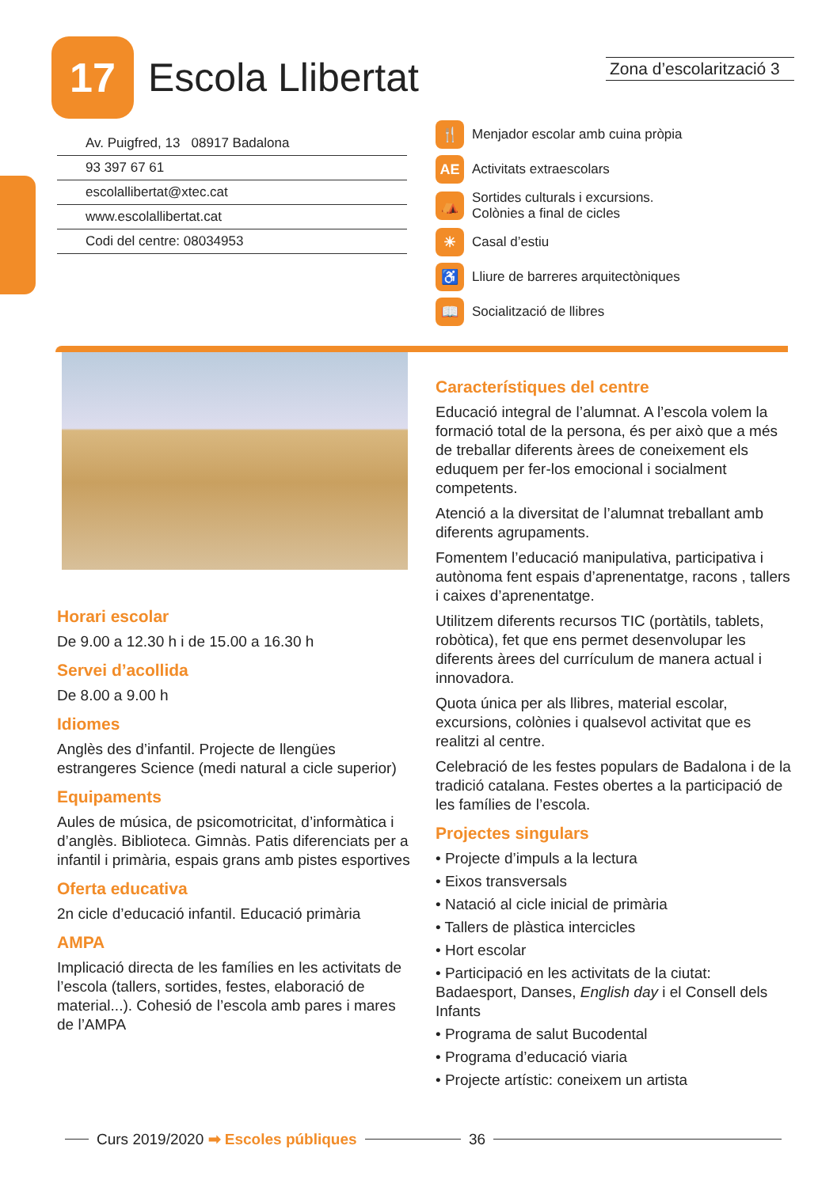17
Escola Llibertat
Zona d’escolarització 3
Av. Puigfred, 13 08917 Badalona
93 397 67 61
escolallibertat@xtec.cat
www.escolallibertat.cat
Codi del centre: 08034953
🍴 Menjador escolar amb cuina pròpia
AE Activitats extraescolars
⛺ Sortides culturals i excursions.
Colònies a final de cicles
☀ Casal d’estiu
♿ Lliure de barreres arquitectòniques
📖 Socialització de llibres
Horari escolar
De 9.00 a 12.30 h i de 15.00 a 16.30 h
Servei d’acollida
De 8.00 a 9.00 h
Idiomes
Anglès des d’infantil. Projecte de llengües estrangeres Science (medi natural a cicle superior)
Equipaments
Aules de música, de psicomotricitat, d’informàtica i d’anglès. Biblioteca. Gimnàs. Patis diferenciats per a infantil i primària, espais grans amb pistes esportives
Oferta educativa
2n cicle d’educació infantil. Educació primària
AMPA
Implicació directa de les famílies en les activitats de l’escola (tallers, sortides, festes, elaboració de material...). Cohesió de l’escola amb pares i mares de l’AMPA
Característiques del centre
Educació integral de l’alumnat. A l’escola volem la formació total de la persona, és per això que a més de treballar diferents àrees de coneixement els eduquem per fer-los emocional i socialment competents.
Atenció a la diversitat de l’alumnat treballant amb diferents agrupaments.
Fomentem l’educació manipulativa, participativa i autònoma fent espais d’aprenentatge, racons , tallers i caixes d’aprenentatge.
Utilitzem diferents recursos TIC (portàtils, tablets, robòtica), fet que ens permet desenvolupar les diferents àrees del currículum de manera actual i innovadora.
Quota única per als llibres, material escolar, excursions, colònies i qualsevol activitat que es realitzi al centre.
Celebració de les festes populars de Badalona i de la tradició catalana. Festes obertes a la participació de les famílies de l’escola.
Projectes singulars
• Projecte d’impuls a la lectura
• Eixos transversals
• Natació al cicle inicial de primària
• Tallers de plàstica intercicles
• Hort escolar
• Participació en les activitats de la ciutat: Badaesport, Danses, English day i el Consell dels Infants
• Programa de salut Bucodental
• Programa d’educació viaria
• Projecte artístic: coneixem un artista
Curs 2019/2020 ➡ Escoles públiques 36